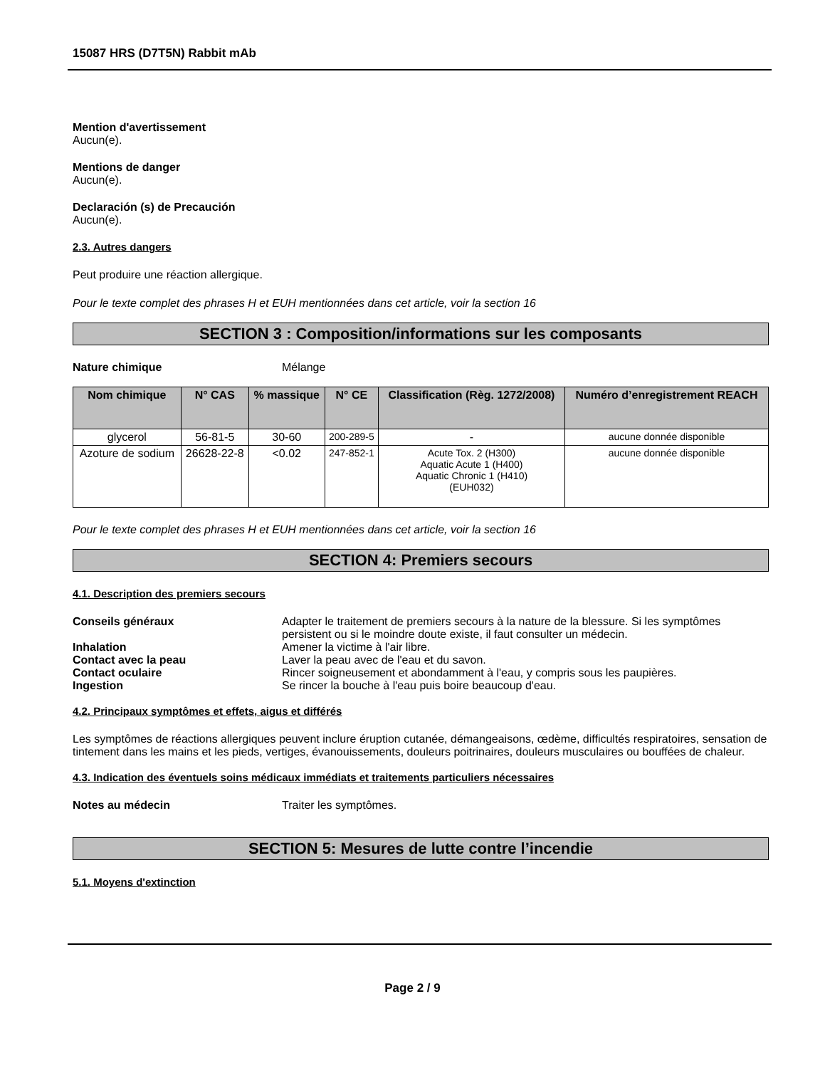15087 HRS (D7T5N) Rabbit mAb
Mention d'avertissement
Aucun(e).
Mentions de danger
Aucun(e).
Declaración (s) de Precaución
Aucun(e).
2.3. Autres dangers
Peut produire une réaction allergique.
Pour le texte complet des phrases H et EUH mentionnées dans cet article, voir la section 16
SECTION 3 : Composition/informations sur les composants
Nature chimique Mélange
| Nom chimique | N° CAS | % massique | N° CE | Classification (Règ. 1272/2008) | Numéro d’enregistrement REACH |
| --- | --- | --- | --- | --- | --- |
| glycerol | 56-81-5 | 30-60 | 200-289-5 | - | aucune donnée disponible |
| Azoture de sodium | 26628-22-8 | <0.02 | 247-852-1 | Acute Tox. 2 (H300) Aquatic Acute 1 (H400) Aquatic Chronic 1 (H410) (EUH032) | aucune donnée disponible |
Pour le texte complet des phrases H et EUH mentionnées dans cet article, voir la section 16
SECTION 4: Premiers secours
4.1. Description des premiers secours
Conseils généraux Adapter le traitement de premiers secours à la nature de la blessure. Si les symptômes persistent ou si le moindre doute existe, il faut consulter un médecin.
Inhalation Amener la victime à l'air libre.
Contact avec la peau Laver la peau avec de l'eau et du savon.
Contact oculaire Rincer soigneusement et abondamment à l'eau, y compris sous les paupières.
Ingestion Se rincer la bouche à l'eau puis boire beaucoup d'eau.
4.2. Principaux symptômes et effets, aigus et différés
Les symptômes de réactions allergiques peuvent inclure éruption cutanée, démangeaisons, œdème, difficultés respiratoires, sensation de tintement dans les mains et les pieds, vertiges, évanouissements, douleurs poitrinaires, douleurs musculaires ou bouffées de chaleur.
4.3. Indication des éventuels soins médicaux immédiats et traitements particuliers nécessaires
Notes au médecin Traiter les symptômes.
SECTION 5: Mesures de lutte contre l’incendie
5.1. Moyens d'extinction
Page 2 / 9